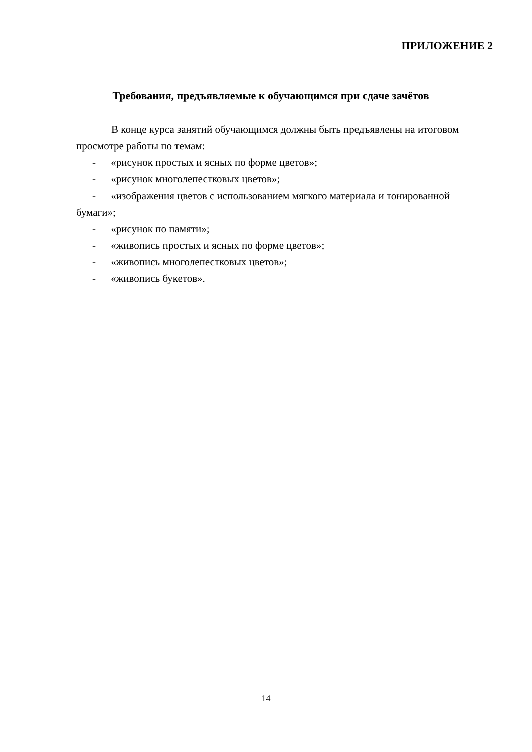ПРИЛОЖЕНИЕ 2
Требования, предъявляемые к обучающимся при сдаче зачётов
В конце курса занятий обучающимся должны быть предъявлены на итоговом просмотре работы по темам:
- «рисунок простых и ясных по форме цветов»;
- «рисунок многолепестковых цветов»;
- «изображения цветов с использованием мягкого материала и тонированной бумаги»;
- «рисунок по памяти»;
- «живопись простых и ясных по форме цветов»;
- «живопись многолепестковых цветов»;
- «живопись букетов».
14